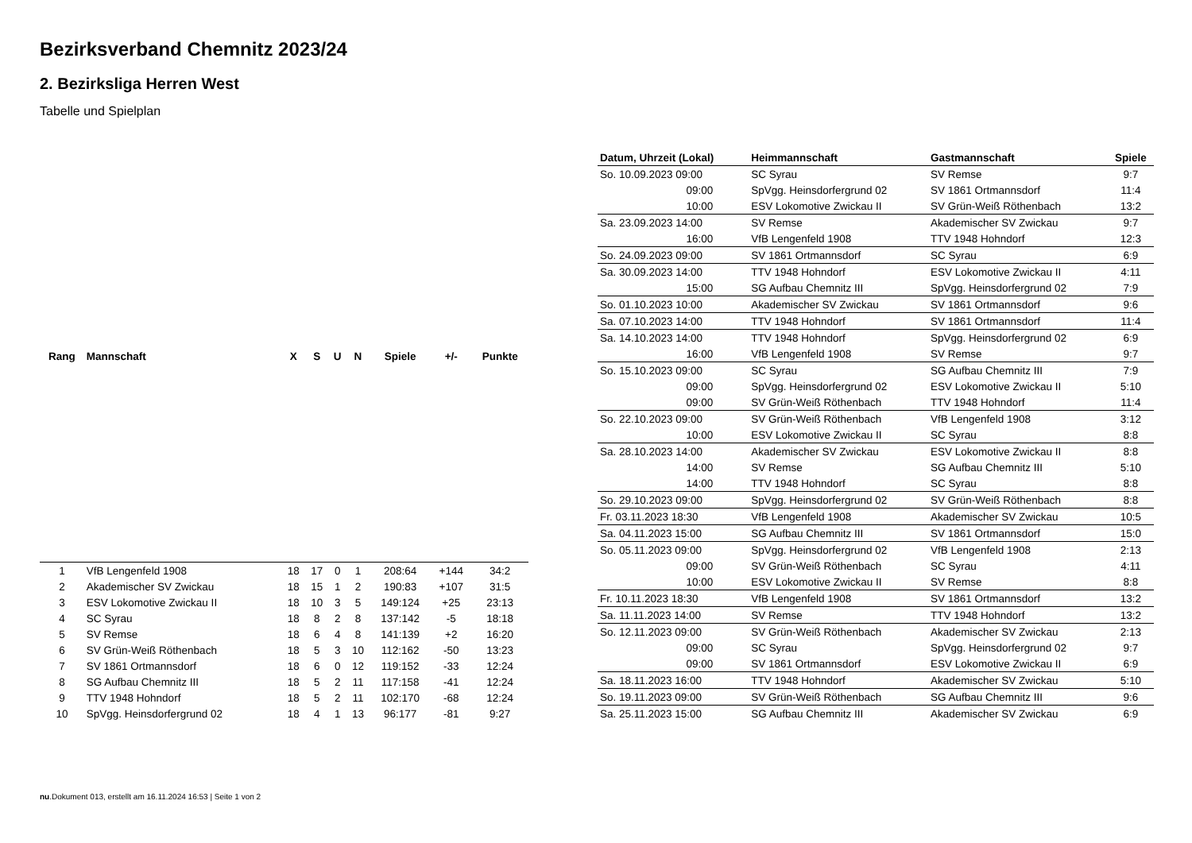Bezirksverband Chemnitz 2023/24
2. Bezirksliga Herren West
Tabelle und Spielplan
| Rang | Mannschaft | X | S | U | N | Spiele | +/- | Punkte |
| --- | --- | --- | --- | --- | --- | --- | --- | --- |
| 1 | VfB Lengenfeld 1908 | 18 | 17 | 0 | 1 | 208:64 | +144 | 34:2 |
| 2 | Akademischer SV Zwickau | 18 | 15 | 1 | 2 | 190:83 | +107 | 31:5 |
| 3 | ESV Lokomotive Zwickau II | 18 | 10 | 3 | 5 | 149:124 | +25 | 23:13 |
| 4 | SC Syrau | 18 | 8 | 2 | 8 | 137:142 | -5 | 18:18 |
| 5 | SV Remse | 18 | 6 | 4 | 8 | 141:139 | +2 | 16:20 |
| 6 | SV Grün-Weiß Röthenbach | 18 | 5 | 3 | 10 | 112:162 | -50 | 13:23 |
| 7 | SV 1861 Ortmannsdorf | 18 | 6 | 0 | 12 | 119:152 | -33 | 12:24 |
| 8 | SG Aufbau Chemnitz III | 18 | 5 | 2 | 11 | 117:158 | -41 | 12:24 |
| 9 | TTV 1948 Hohndorf | 18 | 5 | 2 | 11 | 102:170 | -68 | 12:24 |
| 10 | SpVgg. Heinsdorfergrund 02 | 18 | 4 | 1 | 13 | 96:177 | -81 | 9:27 |
| Datum, Uhrzeit (Lokal) | Heimmannschaft | Gastmannschaft | Spiele |
| --- | --- | --- | --- |
| So. 10.09.2023 09:00 | SC Syrau | SV Remse | 9:7 |
| 09:00 | SpVgg. Heinsdorfergrund 02 | SV 1861 Ortmannsdorf | 11:4 |
| 10:00 | ESV Lokomotive Zwickau II | SV Grün-Weiß Röthenbach | 13:2 |
| Sa. 23.09.2023 14:00 | SV Remse | Akademischer SV Zwickau | 9:7 |
| 16:00 | VfB Lengenfeld 1908 | TTV 1948 Hohndorf | 12:3 |
| So. 24.09.2023 09:00 | SV 1861 Ortmannsdorf | SC Syrau | 6:9 |
| Sa. 30.09.2023 14:00 | TTV 1948 Hohndorf | ESV Lokomotive Zwickau II | 4:11 |
| 15:00 | SG Aufbau Chemnitz III | SpVgg. Heinsdorfergrund 02 | 7:9 |
| So. 01.10.2023 10:00 | Akademischer SV Zwickau | SV 1861 Ortmannsdorf | 9:6 |
| Sa. 07.10.2023 14:00 | TTV 1948 Hohndorf | SV 1861 Ortmannsdorf | 11:4 |
| Sa. 14.10.2023 14:00 | TTV 1948 Hohndorf | SpVgg. Heinsdorfergrund 02 | 6:9 |
| 16:00 | VfB Lengenfeld 1908 | SV Remse | 9:7 |
| So. 15.10.2023 09:00 | SC Syrau | SG Aufbau Chemnitz III | 7:9 |
| 09:00 | SpVgg. Heinsdorfergrund 02 | ESV Lokomotive Zwickau II | 5:10 |
| 09:00 | SV Grün-Weiß Röthenbach | TTV 1948 Hohndorf | 11:4 |
| So. 22.10.2023 09:00 | SV Grün-Weiß Röthenbach | VfB Lengenfeld 1908 | 3:12 |
| 10:00 | ESV Lokomotive Zwickau II | SC Syrau | 8:8 |
| Sa. 28.10.2023 14:00 | Akademischer SV Zwickau | ESV Lokomotive Zwickau II | 8:8 |
| 14:00 | SV Remse | SG Aufbau Chemnitz III | 5:10 |
| 14:00 | TTV 1948 Hohndorf | SC Syrau | 8:8 |
| So. 29.10.2023 09:00 | SpVgg. Heinsdorfergrund 02 | SV Grün-Weiß Röthenbach | 8:8 |
| Fr. 03.11.2023 18:30 | VfB Lengenfeld 1908 | Akademischer SV Zwickau | 10:5 |
| Sa. 04.11.2023 15:00 | SG Aufbau Chemnitz III | SV 1861 Ortmannsdorf | 15:0 |
| So. 05.11.2023 09:00 | SpVgg. Heinsdorfergrund 02 | VfB Lengenfeld 1908 | 2:13 |
| 09:00 | SV Grün-Weiß Röthenbach | SC Syrau | 4:11 |
| 10:00 | ESV Lokomotive Zwickau II | SV Remse | 8:8 |
| Fr. 10.11.2023 18:30 | VfB Lengenfeld 1908 | SV 1861 Ortmannsdorf | 13:2 |
| Sa. 11.11.2023 14:00 | SV Remse | TTV 1948 Hohndorf | 13:2 |
| So. 12.11.2023 09:00 | SV Grün-Weiß Röthenbach | Akademischer SV Zwickau | 2:13 |
| 09:00 | SC Syrau | SpVgg. Heinsdorfergrund 02 | 9:7 |
| 09:00 | SV 1861 Ortmannsdorf | ESV Lokomotive Zwickau II | 6:9 |
| Sa. 18.11.2023 16:00 | TTV 1948 Hohndorf | Akademischer SV Zwickau | 5:10 |
| So. 19.11.2023 09:00 | SV Grün-Weiß Röthenbach | SG Aufbau Chemnitz III | 9:6 |
| Sa. 25.11.2023 15:00 | SG Aufbau Chemnitz III | Akademischer SV Zwickau | 6:9 |
nu.Dokument 013, erstellt am 16.11.2024 16:53 | Seite 1 von 2